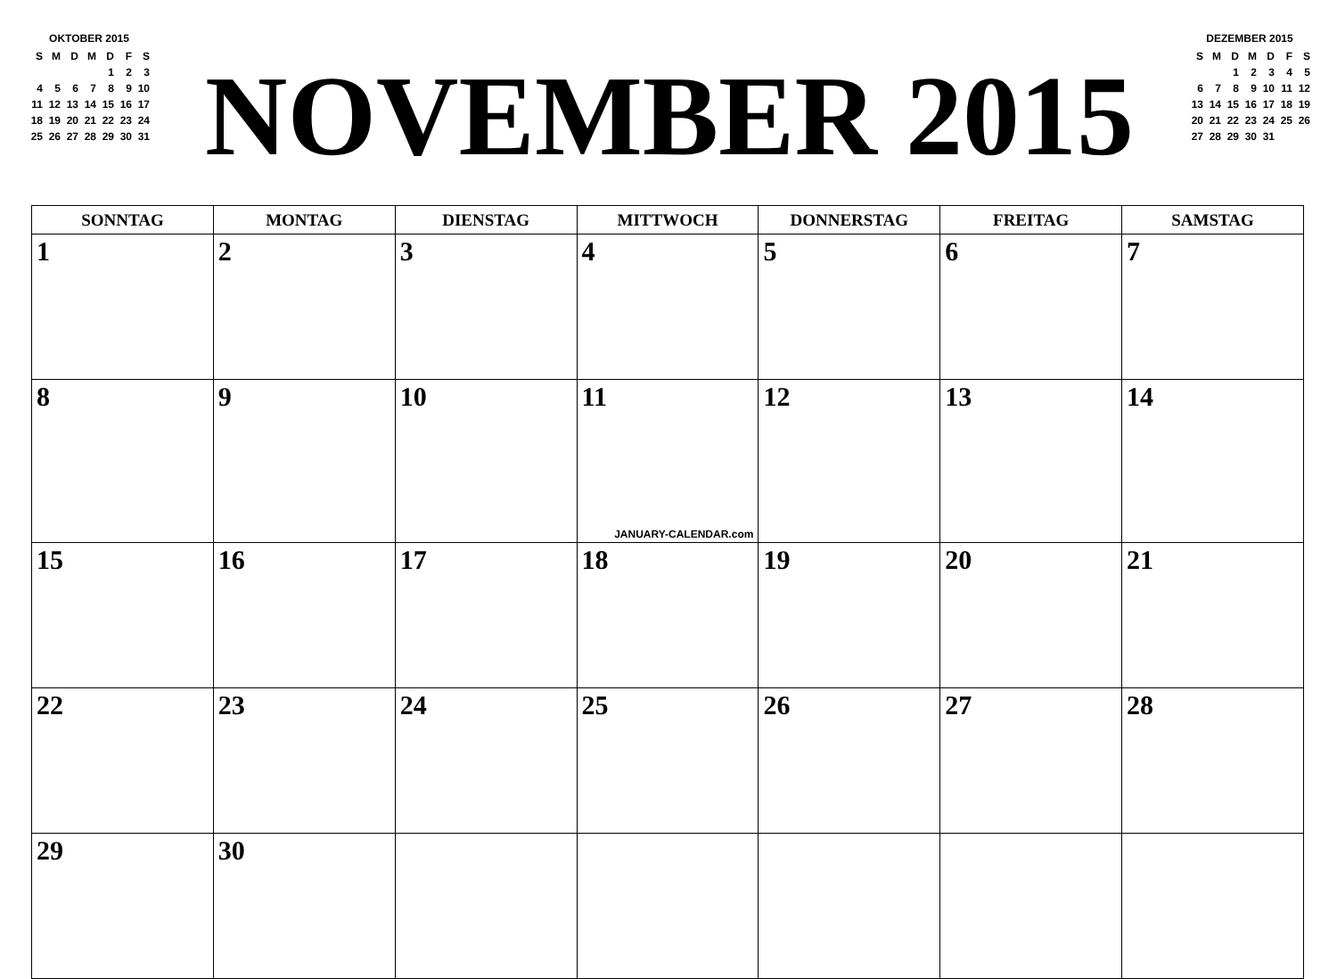| OKTOBER 2015 | | | | | | |
| S | M | D | M | D | F | S |
| | | | | 1 | 2 | 3 |
| 4 | 5 | 6 | 7 | 8 | 9 | 10 |
| 11 | 12 | 13 | 14 | 15 | 16 | 17 |
| 18 | 19 | 20 | 21 | 22 | 23 | 24 |
| 25 | 26 | 27 | 28 | 29 | 30 | 31 |
NOVEMBER 2015
| DEZEMBER 2015 | | | | | | |
| S | M | D | M | D | F | S |
| | | 1 | 2 | 3 | 4 | 5 |
| 6 | 7 | 8 | 9 | 10 | 11 | 12 |
| 13 | 14 | 15 | 16 | 17 | 18 | 19 |
| 20 | 21 | 22 | 23 | 24 | 25 | 26 |
| 27 | 28 | 29 | 30 | 31 | | |
| SONNTAG | MONTAG | DIENSTAG | MITTWOCH | DONNERSTAG | FREITAG | SAMSTAG |
| --- | --- | --- | --- | --- | --- | --- |
| 1 | 2 | 3 | 4 | 5 | 6 | 7 |
| 8 | 9 | 10 | 11 JANUARY-CALENDAR.com | 12 | 13 | 14 |
| 15 | 16 | 17 | 18 | 19 | 20 | 21 |
| 22 | 23 | 24 | 25 | 26 | 27 | 28 |
| 29 | 30 | | | | | |